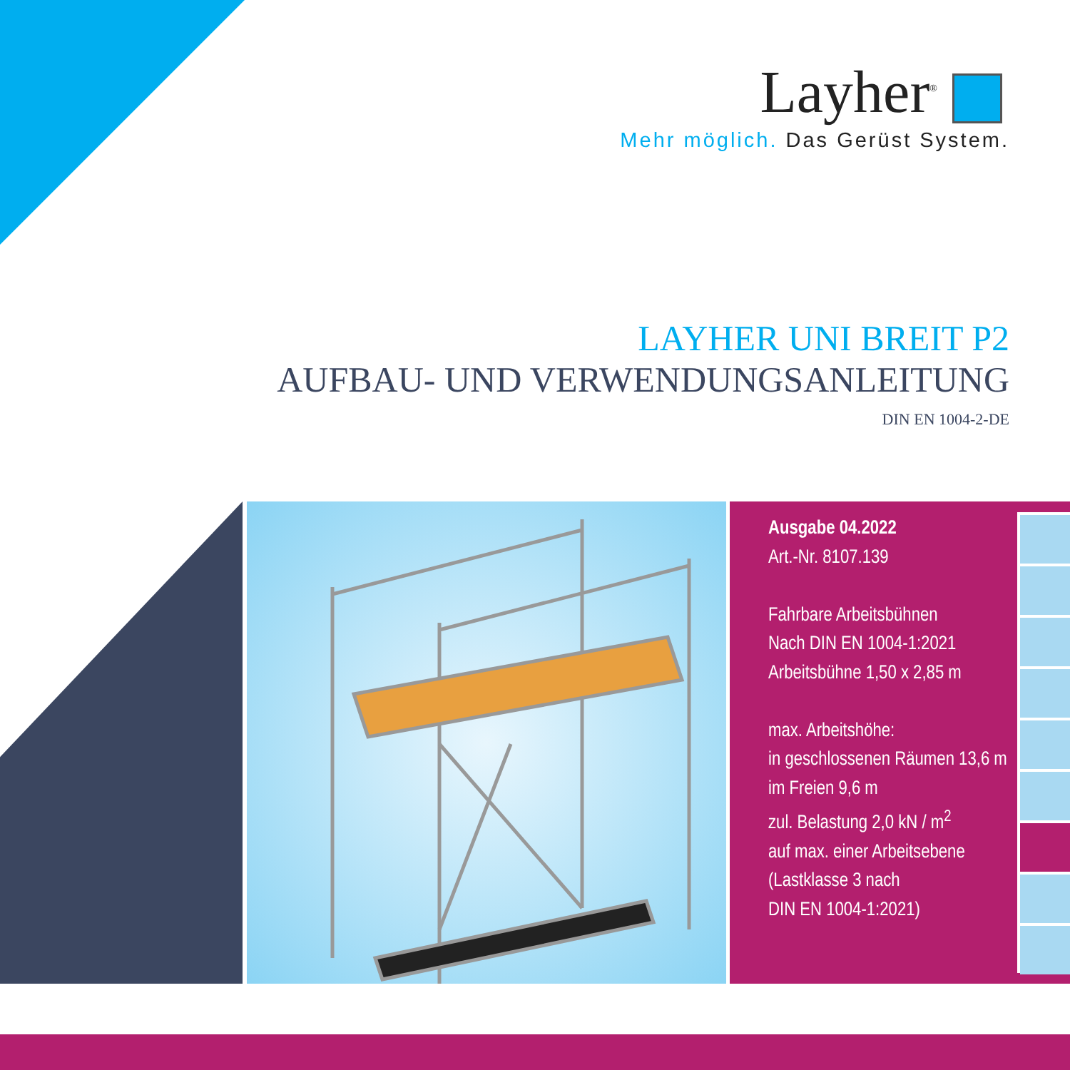Layher<sup>®</sup>
Mehr möglich. Das Gerüst System.
LAYHER UNI BREIT P2
AUFBAU- UND VERWENDUNGSANLEITUNG
DIN EN 1004-2-DE
Ausgabe 04.2022
Art.-Nr. 8107.139
Fahrbare Arbeitsbühnen
Nach DIN EN 1004-1:2021
Arbeitsbühne 1,50 x 2,85 m
max. Arbeitshöhe:
in geschlossenen Räumen 13,6 m
im Freien 9,6 m
zul. Belastung 2,0 kN / m<sup>2</sup>
auf max. einer Arbeitsebene
(Lastklasse 3 nach
DIN EN 1004-1:2021)